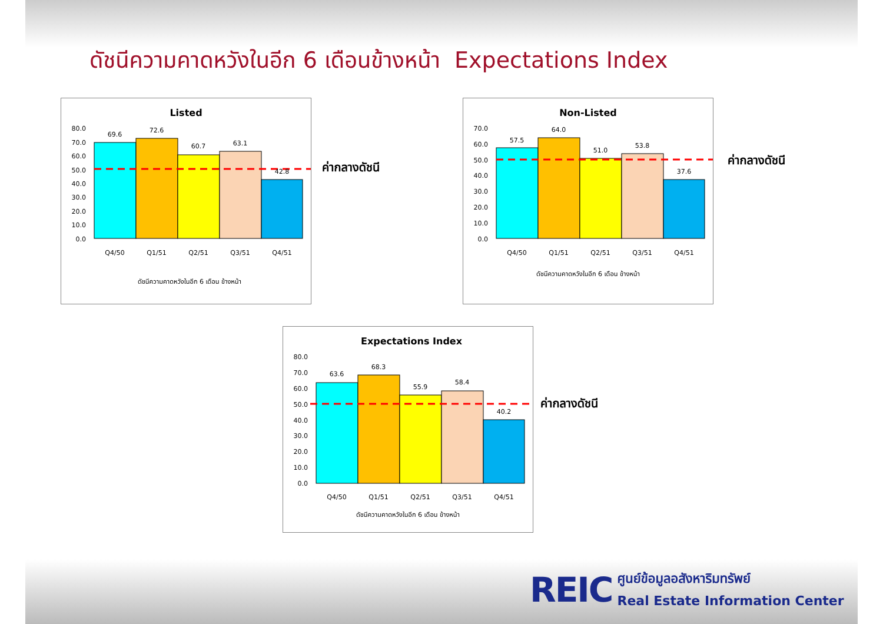ดัชนีความคาดหวังในอีก 6 เดือนข้างหน้า Expectations Index
Listed
80.0
70.0
60.0
50.0
40.0
30.0
20.0
10.0
0.0
69.6
72.6
60.7
63.1
42.8
Q4/50
Q1/51
Q2/51
Q3/51
Q4/51
ดัชนีความคาดหวังในอีก 6 เดือน ข้างหน้า
ค่ากลางดัชนี
Non-Listed
70.0
60.0
50.0
40.0
30.0
20.0
10.0
0.0
57.5
64.0
51.0
53.8
37.6
Q4/50
Q1/51
Q2/51
Q3/51
Q4/51
ดัชนีความคาดหวังในอีก 6 เดือน ข้างหน้า
ค่ากลางดัชนี
Expectations Index
80.0
70.0
60.0
50.0
40.0
30.0
20.0
10.0
0.0
63.6
68.3
55.9
58.4
40.2
Q4/50
Q1/51
Q2/51
Q3/51
Q4/51
ดัชนีความคาดหวังในอีก 6 เดือน ข้างหน้า
ค่ากลางดัชนี
REIC
ศูนย์ข้อมูลอสังหาริมทรัพย์
Real Estate Information Center